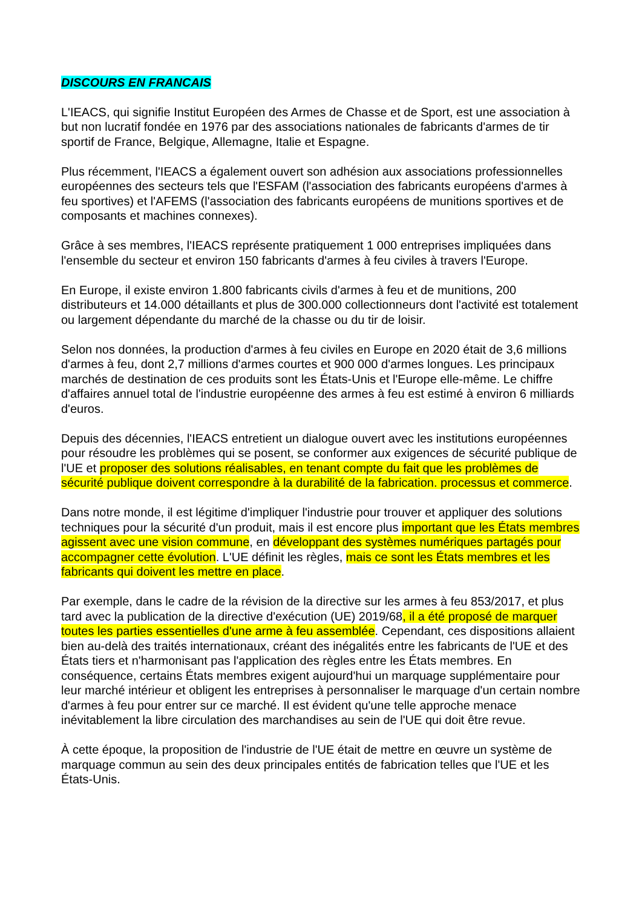DISCOURS EN FRANCAIS
L'IEACS, qui signifie Institut Européen des Armes de Chasse et de Sport, est une association à but non lucratif fondée en 1976 par des associations nationales de fabricants d'armes de tir sportif de France, Belgique, Allemagne, Italie et Espagne.
Plus récemment, l'IEACS a également ouvert son adhésion aux associations professionnelles européennes des secteurs tels que l'ESFAM (l'association des fabricants européens d'armes à feu sportives) et l'AFEMS (l'association des fabricants européens de munitions sportives et de composants et machines connexes).
Grâce à ses membres, l'IEACS représente pratiquement 1 000 entreprises impliquées dans l'ensemble du secteur et environ 150 fabricants d'armes à feu civiles à travers l'Europe.
En Europe, il existe environ 1.800 fabricants civils d'armes à feu et de munitions, 200 distributeurs et 14.000 détaillants et plus de 300.000 collectionneurs dont l'activité est totalement ou largement dépendante du marché de la chasse ou du tir de loisir.
Selon nos données, la production d'armes à feu civiles en Europe en 2020 était de 3,6 millions d'armes à feu, dont 2,7 millions d'armes courtes et 900 000 d'armes longues. Les principaux marchés de destination de ces produits sont les États-Unis et l'Europe elle-même. Le chiffre d'affaires annuel total de l'industrie européenne des armes à feu est estimé à environ 6 milliards d'euros.
Depuis des décennies, l'IEACS entretient un dialogue ouvert avec les institutions européennes pour résoudre les problèmes qui se posent, se conformer aux exigences de sécurité publique de l'UE et proposer des solutions réalisables, en tenant compte du fait que les problèmes de sécurité publique doivent correspondre à la durabilité de la fabrication. processus et commerce.
Dans notre monde, il est légitime d'impliquer l'industrie pour trouver et appliquer des solutions techniques pour la sécurité d'un produit, mais il est encore plus important que les États membres agissent avec une vision commune, en développant des systèmes numériques partagés pour accompagner cette évolution. L'UE définit les règles, mais ce sont les États membres et les fabricants qui doivent les mettre en place.
Par exemple, dans le cadre de la révision de la directive sur les armes à feu 853/2017, et plus tard avec la publication de la directive d'exécution (UE) 2019/68, il a été proposé de marquer toutes les parties essentielles d'une arme à feu assemblée. Cependant, ces dispositions allaient bien au-delà des traités internationaux, créant des inégalités entre les fabricants de l'UE et des États tiers et n'harmonisant pas l'application des règles entre les États membres. En conséquence, certains États membres exigent aujourd'hui un marquage supplémentaire pour leur marché intérieur et obligent les entreprises à personnaliser le marquage d'un certain nombre d'armes à feu pour entrer sur ce marché. Il est évident qu'une telle approche menace inévitablement la libre circulation des marchandises au sein de l'UE qui doit être revue.
À cette époque, la proposition de l'industrie de l'UE était de mettre en œuvre un système de marquage commun au sein des deux principales entités de fabrication telles que l'UE et les États-Unis.